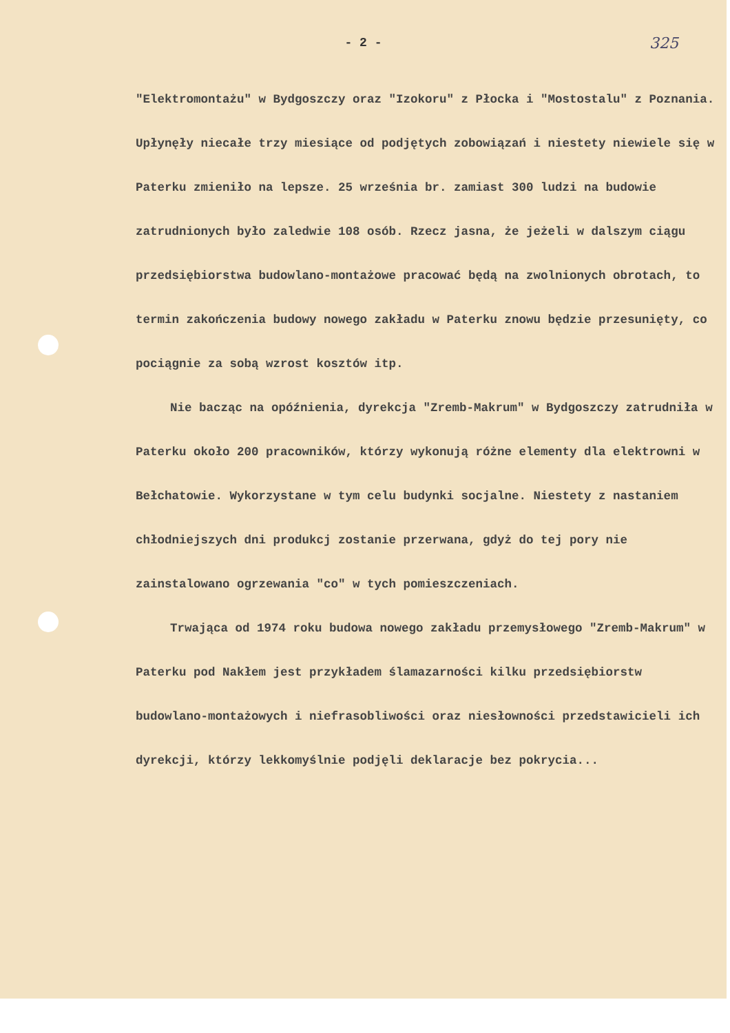- 2 -
325
"Elektromontażu" w Bydgoszczy oraz "Izokoru" z Płocka i "Mostostalu" z Poznania. Upłynęły niecałe trzy miesiące od podjętych zobowiązań i niestety niewiele się w Paterku zmieniło na lepsze. 25 września br. zamiast 300 ludzi na budowie zatrudnionych było zaledwie 108 osób. Rzecz jasna, że jeżeli w dalszym ciągu przedsiębiorstwa budowlano-montażowe pracować będą na zwolnionych obrotach, to termin zakończenia budowy nowego zakładu w Paterku znowu będzie przesunięty, co pociągnie za sobą wzrost kosztów itp.
Nie bacząc na opóźnienia, dyrekcja "Zremb-Makrum" w Bydgoszczy zatrudniła w Paterku około 200 pracowników, którzy wykonują różne elementy dla elektrowni w Bełchatowie. Wykorzystane w tym celu budynki socjalne. Niestety z nastaniem chłodniejszych dni produkcj zostanie przerwana, gdyż do tej pory nie zainstalowano ogrzewania "co" w tych pomieszczeniach.
Trwająca od 1974 roku budowa nowego zakładu przemysłowego "Zremb-Makrum" w Paterku pod Nakłem jest przykładem ślamazarności kilku przedsiębiorstw budowlano-montażowych i niefrasobliwości oraz niesłowności przedstawicieli ich dyrekcji, którzy lekkomyślnie podjęli deklaracje bez pokrycia...